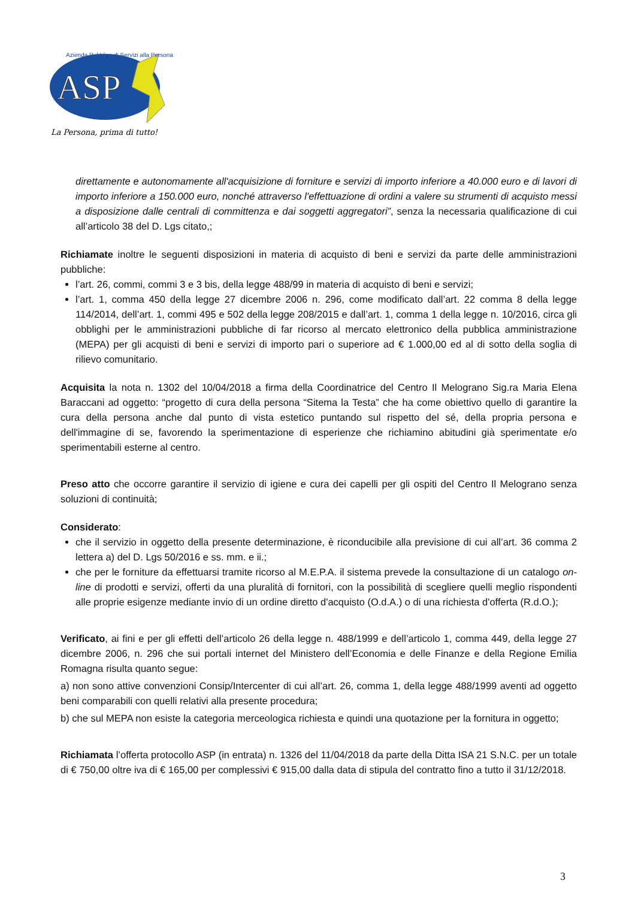ASP
La Persona, prima di tutto!
Azienda Pubblica di Servizi alla Persona
direttamente e autonomamente all'acquisizione di forniture e servizi di importo inferiore a 40.000 euro e di lavori di importo inferiore a 150.000 euro, nonché attraverso l'effettuazione di ordini a valere su strumenti di acquisto messi a disposizione dalle centrali di committenza e dai soggetti aggregatori”, senza la necessaria qualificazione di cui all’articolo 38 del D. Lgs citato,;
Richiamate inoltre le seguenti disposizioni in materia di acquisto di beni e servizi da parte delle amministrazioni pubbliche:
l’art. 26, commi, commi 3 e 3 bis, della legge 488/99 in materia di acquisto di beni e servizi;
l’art. 1, comma 450 della legge 27 dicembre 2006 n. 296, come modificato dall’art. 22 comma 8 della legge 114/2014, dell’art. 1, commi 495 e 502 della legge 208/2015 e dall’art. 1, comma 1 della legge n. 10/2016, circa gli obblighi per le amministrazioni pubbliche di far ricorso al mercato elettronico della pubblica amministrazione (MEPA) per gli acquisti di beni e servizi di importo pari o superiore ad € 1.000,00 ed al di sotto della soglia di rilievo comunitario.
Acquisita la nota n. 1302 del 10/04/2018 a firma della Coordinatrice del Centro Il Melograno Sig.ra Maria Elena Baraccani ad oggetto: “progetto di cura della persona “Sitema la Testa” che ha come obiettivo quello di garantire la cura della persona anche dal punto di vista estetico puntando sul rispetto del sé, della propria persona e dell'immagine di se, favorendo la sperimentazione di esperienze che richiamino abitudini già sperimentate e/o sperimentabili esterne al centro.
Preso atto che occorre garantire il servizio di igiene e cura dei capelli per gli ospiti del Centro Il Melograno senza soluzioni di continuità;
Considerato:
che il servizio in oggetto della presente determinazione, è riconducibile alla previsione di cui all’art. 36 comma 2 lettera a) del D. Lgs 50/2016 e ss. mm. e ii.;
che per le forniture da effettuarsi tramite ricorso al M.E.P.A. il sistema prevede la consultazione di un catalogo on-line di prodotti e servizi, offerti da una pluralità di fornitori, con la possibilità di scegliere quelli meglio rispondenti alle proprie esigenze mediante invio di un ordine diretto d'acquisto (O.d.A.) o di una richiesta d'offerta (R.d.O.);
Verificato, ai fini e per gli effetti dell’articolo 26 della legge n. 488/1999 e dell’articolo 1, comma 449, della legge 27 dicembre 2006, n. 296 che sui portali internet del Ministero dell’Economia e delle Finanze e della Regione Emilia Romagna risulta quanto segue:
a) non sono attive convenzioni Consip/Intercenter di cui all’art. 26, comma 1, della legge 488/1999 aventi ad oggetto beni comparabili con quelli relativi alla presente procedura;
b) che sul MEPA non esiste la categoria merceologica richiesta e quindi una quotazione per la fornitura in oggetto;
Richiamata l’offerta protocollo ASP (in entrata) n. 1326 del 11/04/2018 da parte della Ditta ISA 21 S.N.C. per un totale di € 750,00 oltre iva di € 165,00 per complessivi € 915,00 dalla data di stipula del contratto fino a tutto il 31/12/2018.
3